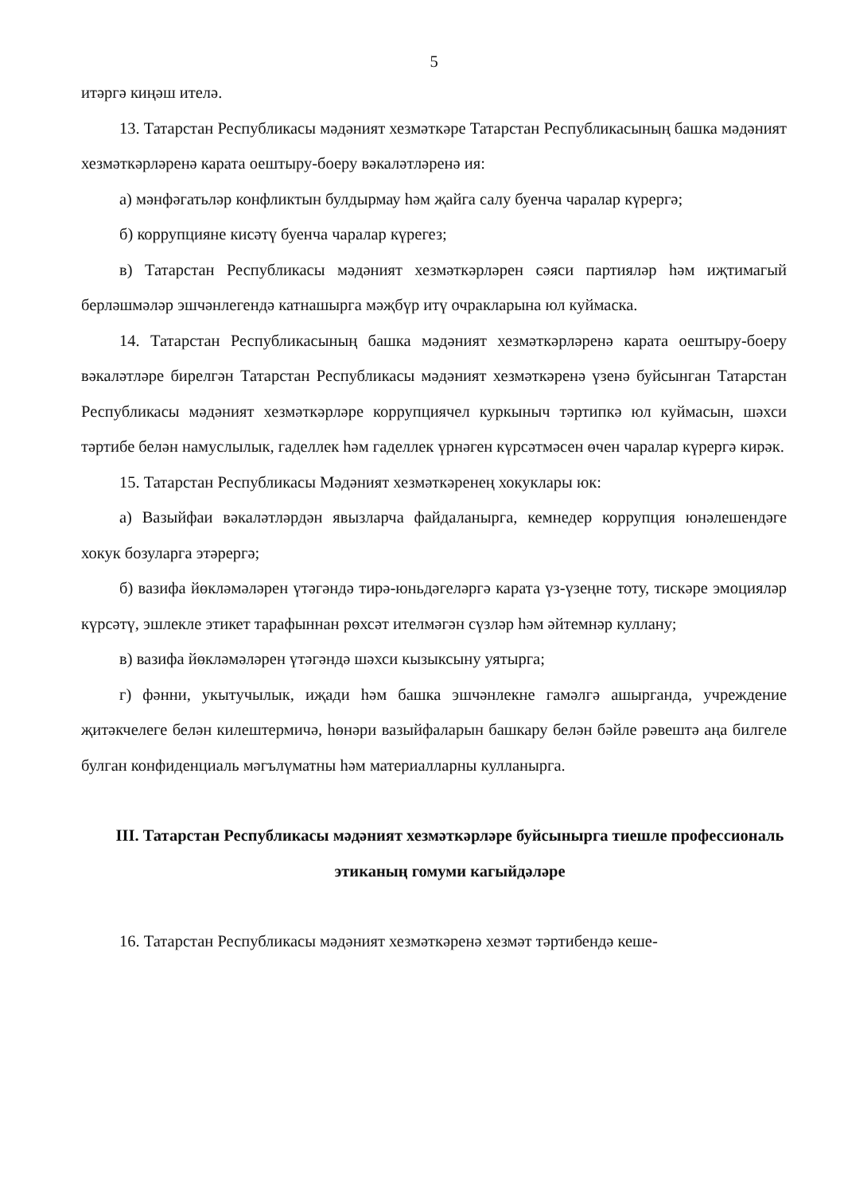5
итәргә киңәш ителә.
13. Татарстан Республикасы мәдәният хезмәткәре Татарстан Республикасының башка мәдәният хезмәткәрләренә карата оештыру-боеру вәкаләтләренә ия:
а) мәнфәгатьләр конфликтын булдырмау һәм җайга салу буенча чаралар күрергә;
б) коррупцияне кисәтү буенча чаралар күрегез;
в) Татарстан Республикасы мәдәният хезмәткәрләрен сәяси партияләр һәм иҗтимагый берләшмәләр эшчәнлегендә катнашырга мәҗбүр итү очракларына юл куймаска.
14. Татарстан Республикасының башка мәдәният хезмәткәрләренә карата оештыру-боеру вәкаләтләре бирелгән Татарстан Республикасы мәдәният хезмәткәренә үзенә буйсынган Татарстан Республикасы мәдәният хезмәткәрләре коррупциячел куркыныч тәртипкә юл куймасын, шәхси тәртибе белән намуслылык, гаделлек һәм гаделлек үрнәген күрсәтмәсен өчен чаралар күрергә кирәк.
15. Татарстан Республикасы Мәдәният хезмәткәренең хокуклары юк:
а) Вазыйфаи вәкаләтләрдән явызларча файдаланырга, кемнедер коррупция юнәлешендәге хокук бозуларга этәрергә;
б) вазифа йөкләмәләрен үтәгәндә тирә-юньдәгеләргә карата үз-үзеңне тоту, тискәре эмоцияләр күрсәтү, эшлекле этикет тарафыннан рөхсәт ителмәгән сүзләр һәм әйтемнәр куллану;
в) вазифа йөкләмәләрен үтәгәндә шәхси кызыксыну уятырга;
г) фәнни, укытучылык, иҗади һәм башка эшчәнлекне гамәлгә ашырганда, учреждение җитәкчелеге белән килештермичә, һөнәри вазыйфаларын башкару белән бәйле рәвештә аңа билгеле булган конфиденциаль мәгълүматны һәм материалларны кулланырга.
III. Татарстан Республикасы мәдәният хезмәткәрләре буйсынырга тиешле профессиональ этиканың гомуми кагыйдәләре
16. Татарстан Республикасы мәдәният хезмәткәренә хезмәт тәртибендә кеше-